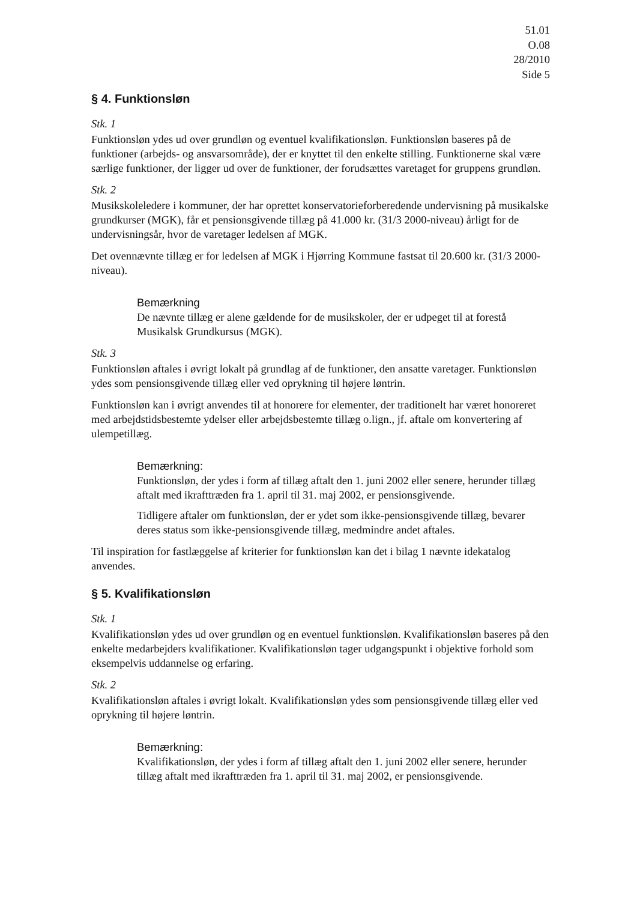51.01
O.08
28/2010
Side 5
§ 4. Funktionsløn
Stk. 1
Funktionsløn ydes ud over grundløn og eventuel kvalifikationsløn. Funktionsløn baseres på de funktioner (arbejds- og ansvarsområde), der er knyttet til den enkelte stilling. Funktionerne skal være særlige funktioner, der ligger ud over de funktioner, der forudsættes varetaget for gruppens grundløn.
Stk. 2
Musikskoleledere i kommuner, der har oprettet konservatorieforberedende undervisning på musikalske grundkurser (MGK), får et pensionsgivende tillæg på 41.000 kr. (31/3 2000-niveau) årligt for de undervisningsår, hvor de varetager ledelsen af MGK.
Det ovennævnte tillæg er for ledelsen af MGK i Hjørring Kommune fastsat til 20.600 kr. (31/3 2000-niveau).
Bemærkning
De nævnte tillæg er alene gældende for de musikskoler, der er udpeget til at forestå Musikalsk Grundkursus (MGK).
Stk. 3
Funktionsløn aftales i øvrigt lokalt på grundlag af de funktioner, den ansatte varetager. Funktionsløn ydes som pensionsgivende tillæg eller ved oprykning til højere løntrin.
Funktionsløn kan i øvrigt anvendes til at honorere for elementer, der traditionelt har været honoreret med arbejdstidsbestemte ydelser eller arbejdsbestemte tillæg o.lign., jf. aftale om konvertering af ulempetillæg.
Bemærkning:
Funktionsløn, der ydes i form af tillæg aftalt den 1. juni 2002 eller senere, herunder tillæg aftalt med ikrafttræden fra 1. april til 31. maj 2002, er pensionsgivende.
Tidligere aftaler om funktionsløn, der er ydet som ikke-pensionsgivende tillæg, bevarer deres status som ikke-pensionsgivende tillæg, medmindre andet aftales.
Til inspiration for fastlæggelse af kriterier for funktionsløn kan det i bilag 1 nævnte idekatalog anvendes.
§ 5. Kvalifikationsløn
Stk. 1
Kvalifikationsløn ydes ud over grundløn og en eventuel funktionsløn. Kvalifikationsløn baseres på den enkelte medarbejders kvalifikationer. Kvalifikationsløn tager udgangspunkt i objektive forhold som eksempelvis uddannelse og erfaring.
Stk. 2
Kvalifikationsløn aftales i øvrigt lokalt. Kvalifikationsløn ydes som pensionsgivende tillæg eller ved oprykning til højere løntrin.
Bemærkning:
Kvalifikationsløn, der ydes i form af tillæg aftalt den 1. juni 2002 eller senere, herunder tillæg aftalt med ikrafttræden fra 1. april til 31. maj 2002, er pensionsgivende.